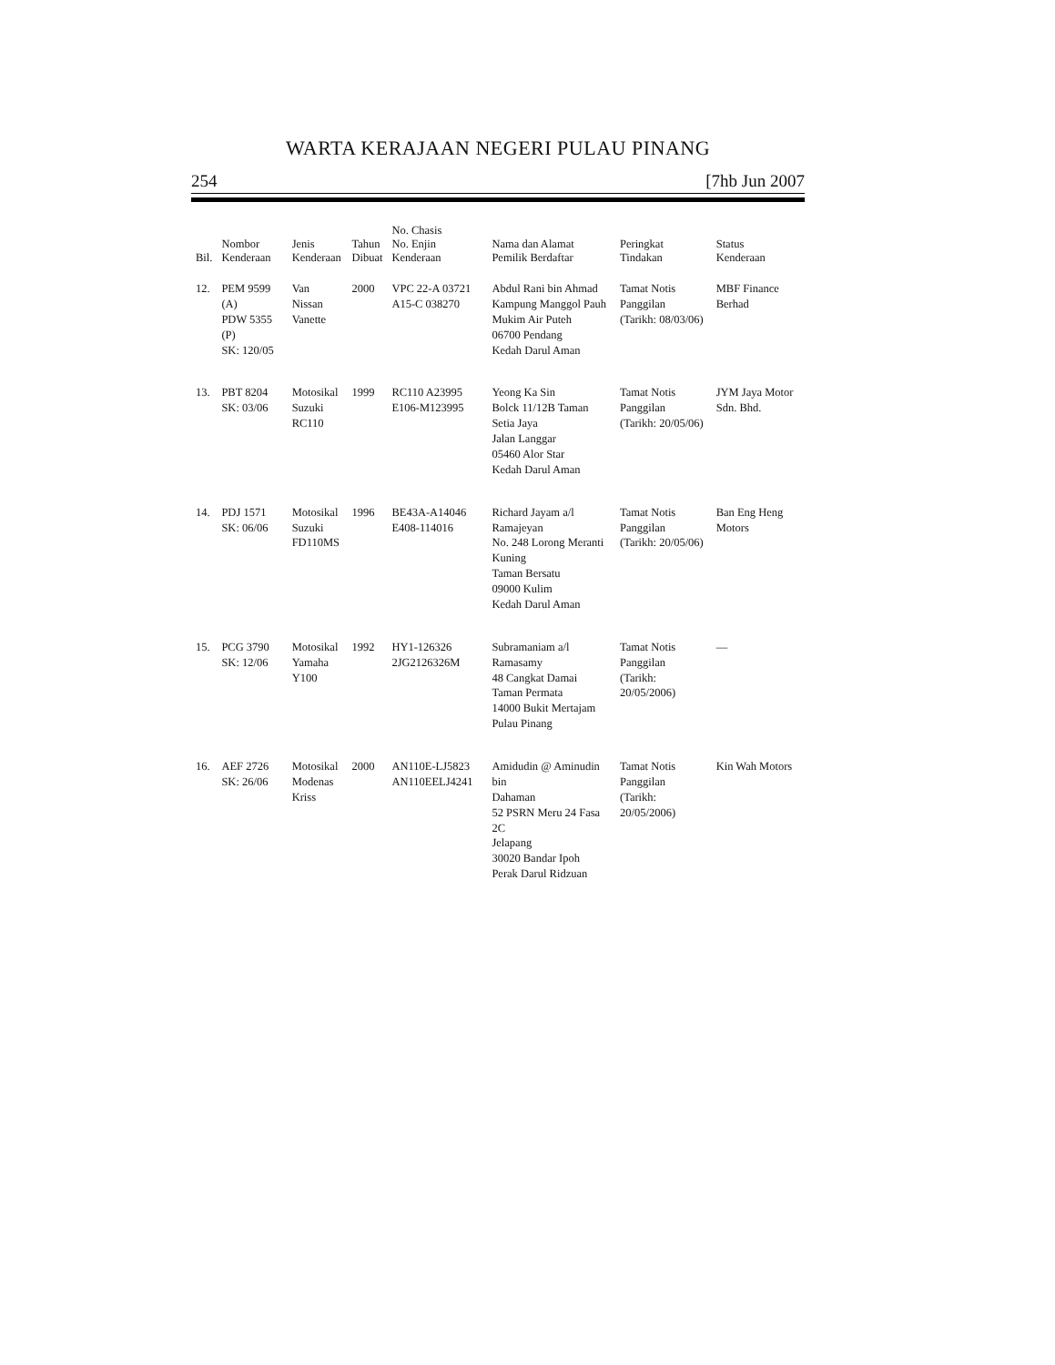WARTA KERAJAAN NEGERI PULAU PINANG
254 [7hb Jun 2007
| Bil. | Nombor Kenderaan | Jenis Kenderaan | Tahun Dibuat | No. Chasis No. Enjin Kenderaan | Nama dan Alamat Pemilik Berdaftar | Peringkat Tindakan | Status Kenderaan |
| --- | --- | --- | --- | --- | --- | --- | --- |
| 12. | PEM 9599 (A) PDW 5355 (P) SK: 120/05 | Van Nissan Vanette | 2000 | VPC 22-A 03721 A15-C 038270 | Abdul Rani bin Ahmad Kampung Manggol Pauh Mukim Air Puteh 06700 Pendang Kedah Darul Aman | Tamat Notis Panggilan (Tarikh: 08/03/06) | MBF Finance Berhad |
| 13. | PBT 8204 SK: 03/06 | Motosikal Suzuki RC110 | 1999 | RC110 A23995 E106-M123995 | Yeong Ka Sin Bolck 11/12B Taman Setia Jaya Jalan Langgar 05460 Alor Star Kedah Darul Aman | Tamat Notis Panggilan (Tarikh: 20/05/06) | JYM Jaya Motor Sdn. Bhd. |
| 14. | PDJ 1571 SK: 06/06 | Motosikal Suzuki FD110MS | 1996 | BE43A-A14046 E408-114016 | Richard Jayam a/l Ramajeyan No. 248 Lorong Meranti Kuning Taman Bersatu 09000 Kulim Kedah Darul Aman | Tamat Notis Panggilan (Tarikh: 20/05/06) | Ban Eng Heng Motors |
| 15. | PCG 3790 SK: 12/06 | Motosikal Yamaha Y100 | 1992 | HY1-126326 2JG2126326M | Subramaniam a/l Ramasamy 48 Cangkat Damai Taman Permata 14000 Bukit Mertajam Pulau Pinang | Tamat Notis Panggilan (Tarikh: 20/05/2006) | — |
| 16. | AEF 2726 SK: 26/06 | Motosikal Modenas Kriss | 2000 | AN110E-LJ5823 AN110EELJ4241 | Amidudin @ Aminudin bin Dahaman 52 PSRN Meru 24 Fasa 2C Jelapang 30020 Bandar Ipoh Perak Darul Ridzuan | Tamat Notis Panggilan (Tarikh: 20/05/2006) | Kin Wah Motors |